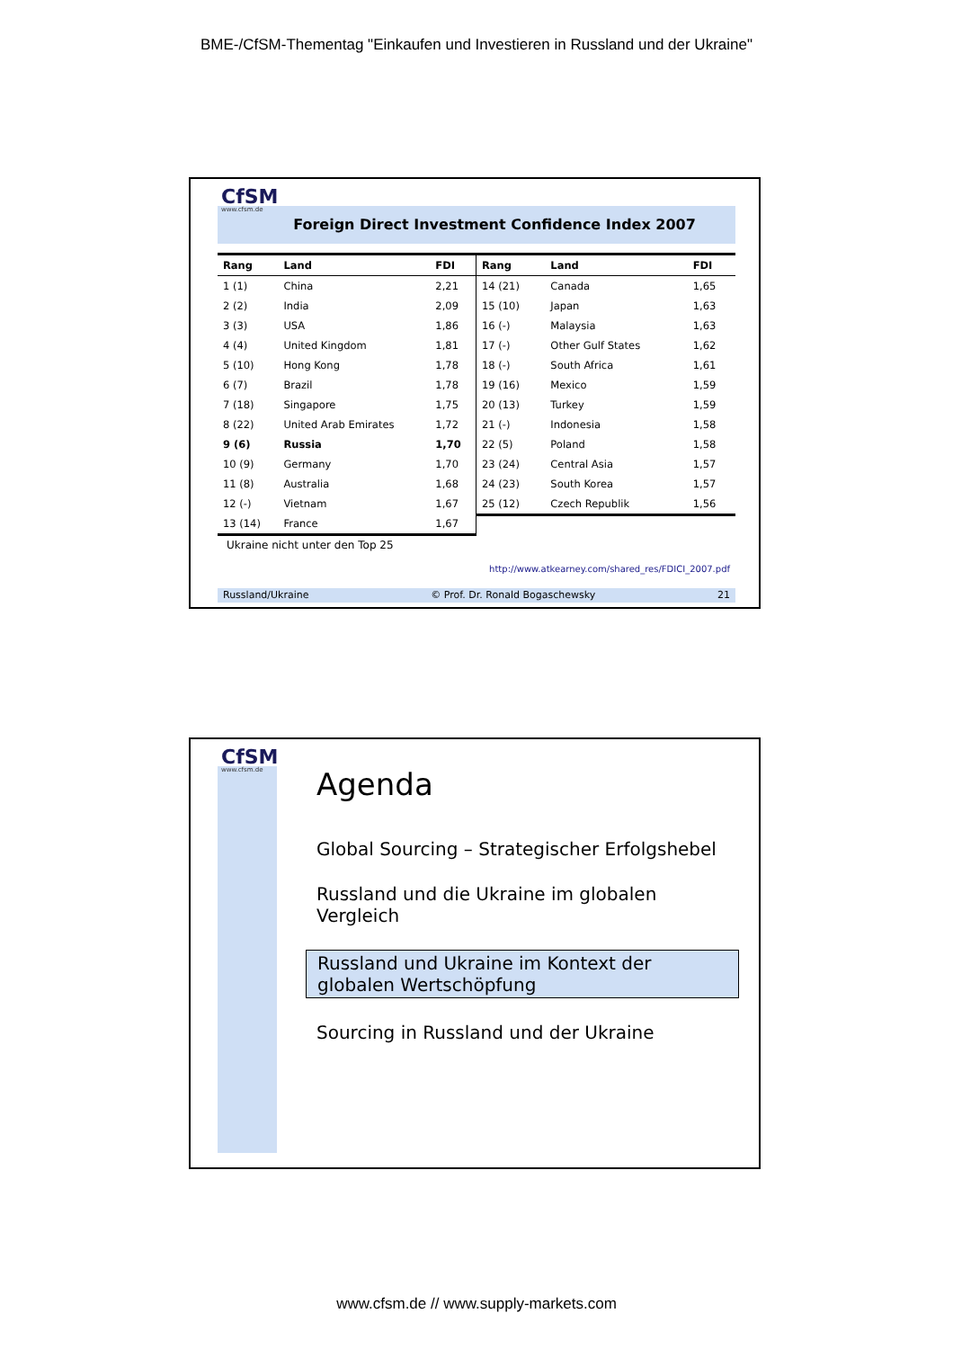BME-/CfSM-Thementag "Einkaufen und Investieren in Russland und der Ukraine"
Foreign Direct Investment Confidence Index 2007
CfSM
www.cfsm.de
| Rang | Land | FDI |
| --- | --- | --- |
| 1 (1) | China | 2,21 |
| 2 (2) | India | 2,09 |
| 3 (3) | USA | 1,86 |
| 4 (4) | United Kingdom | 1,81 |
| 5 (10) | Hong Kong | 1,78 |
| 6 (7) | Brazil | 1,78 |
| 7 (18) | Singapore | 1,75 |
| 8 (22) | United Arab Emirates | 1,72 |
| 9 (6) | Russia | 1,70 |
| 10 (9) | Germany | 1,70 |
| 11 (8) | Australia | 1,68 |
| 12 (-) | Vietnam | 1,67 |
| 13 (14) | France | 1,67 |
| Rang | Land | FDI |
| --- | --- | --- |
| 14 (21) | Canada | 1,65 |
| 15 (10) | Japan | 1,63 |
| 16 (-) | Malaysia | 1,63 |
| 17 (-) | Other Gulf States | 1,62 |
| 18 (-) | South Africa | 1,61 |
| 19 (16) | Mexico | 1,59 |
| 20 (13) | Turkey | 1,59 |
| 21 (-) | Indonesia | 1,58 |
| 22 (5) | Poland | 1,58 |
| 23 (24) | Central Asia | 1,57 |
| 24 (23) | South Korea | 1,57 |
| 25 (12) | Czech Republik | 1,56 |
Ukraine nicht unter den Top 25
http://www.atkearney.com/shared_res/FDICI_2007.pdf
Russland/Ukraine © Prof. Dr. Ronald Bogaschewsky 21
CfSM
www.cfsm.de
Agenda
Global Sourcing – Strategischer Erfolgshebel
Russland und die Ukraine im globalen Vergleich
Russland und Ukraine im Kontext der globalen Wertschöpfung
Sourcing in Russland und der Ukraine
www.cfsm.de // www.supply-markets.com